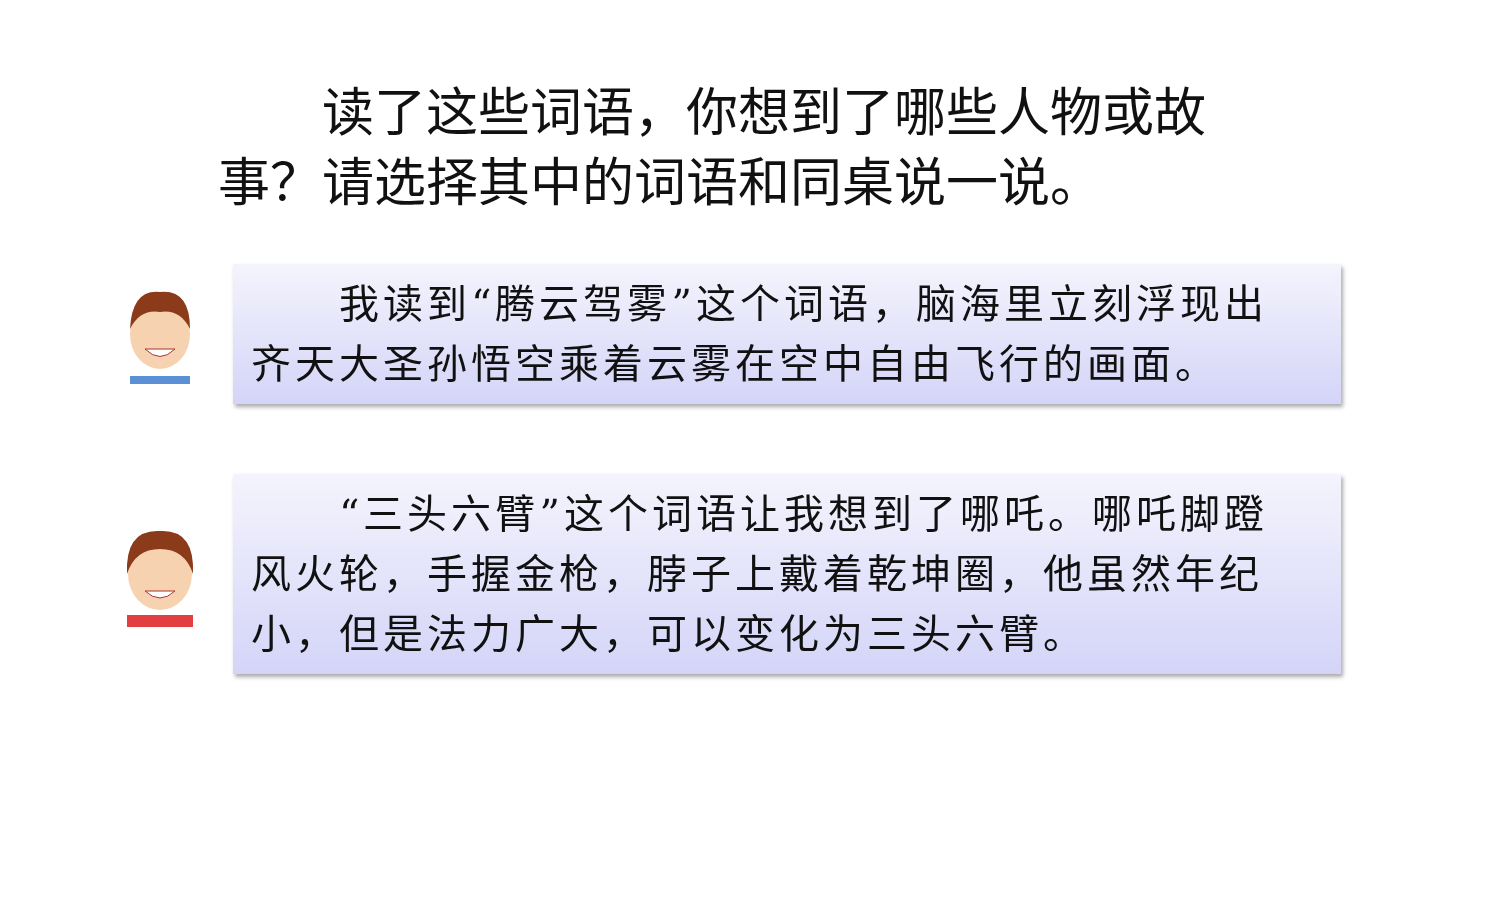读了这些词语，你想到了哪些人物或故事？请选择其中的词语和同桌说一说。
　　我读到“腾云驾雾”这个词语，脑海里立刻浮现出齐天大圣孙悟空乘着云雾在空中自由飞行的画面。
　　“三头六臂”这个词语让我想到了哪吒。哪吒脚蹬风火轮，手握金枪，脖子上戴着乾坤圈，他虽然年纪小，但是法力广大，可以变化为三头六臂。